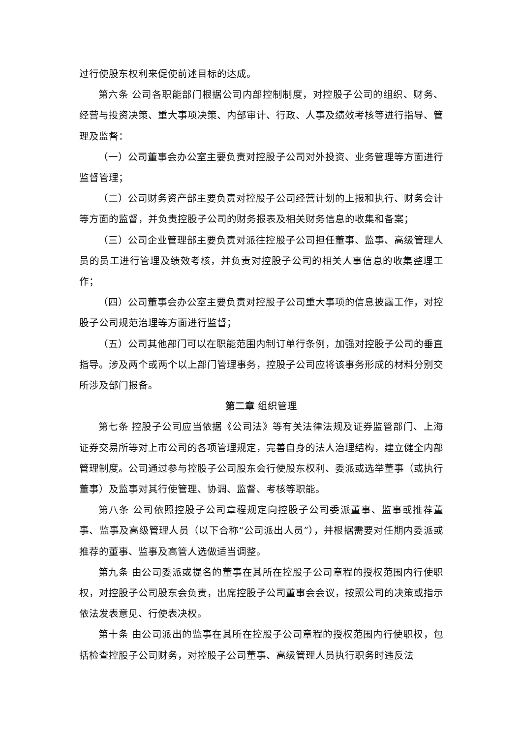过行使股东权利来促使前述目标的达成。
第六条 公司各职能部门根据公司内部控制制度，对控股子公司的组织、财务、经营与投资决策、重大事项决策、内部审计、行政、人事及绩效考核等进行指导、管理及监督：
（一）公司董事会办公室主要负责对控股子公司对外投资、业务管理等方面进行监督管理；
（二）公司财务资产部主要负责对控股子公司经营计划的上报和执行、财务会计等方面的监督，并负责控股子公司的财务报表及相关财务信息的收集和备案；
（三）公司企业管理部主要负责对派往控股子公司担任董事、监事、高级管理人员的员工进行管理及绩效考核，并负责对控股子公司的相关人事信息的收集整理工作；
（四）公司董事会办公室主要负责对控股子公司重大事项的信息披露工作，对控股子公司规范治理等方面进行监督；
（五）公司其他部门可以在职能范围内制订单行条例，加强对控股子公司的垂直指导。涉及两个或两个以上部门管理事务，控股子公司应将该事务形成的材料分别交所涉及部门报备。
第二章 组织管理
第七条 控股子公司应当依据《公司法》等有关法律法规及证券监管部门、上海证券交易所等对上市公司的各项管理规定，完善自身的法人治理结构，建立健全内部管理制度。公司通过参与控股子公司股东会行使股东权利、委派或选举董事（或执行董事）及监事对其行使管理、协调、监督、考核等职能。
第八条 公司依照控股子公司章程规定向控股子公司委派董事、监事或推荐董事、监事及高级管理人员（以下合称“公司派出人员”），并根据需要对任期内委派或推荐的董事、监事及高管人选做适当调整。
第九条 由公司委派或提名的董事在其所在控股子公司章程的授权范围内行使职权，对控股子公司股东会负责，出席控股子公司董事会会议，按照公司的决策或指示依法发表意见、行使表决权。
第十条 由公司派出的监事在其所在控股子公司章程的授权范围内行使职权，包括检查控股子公司财务，对控股子公司董事、高级管理人员执行职务时违反法